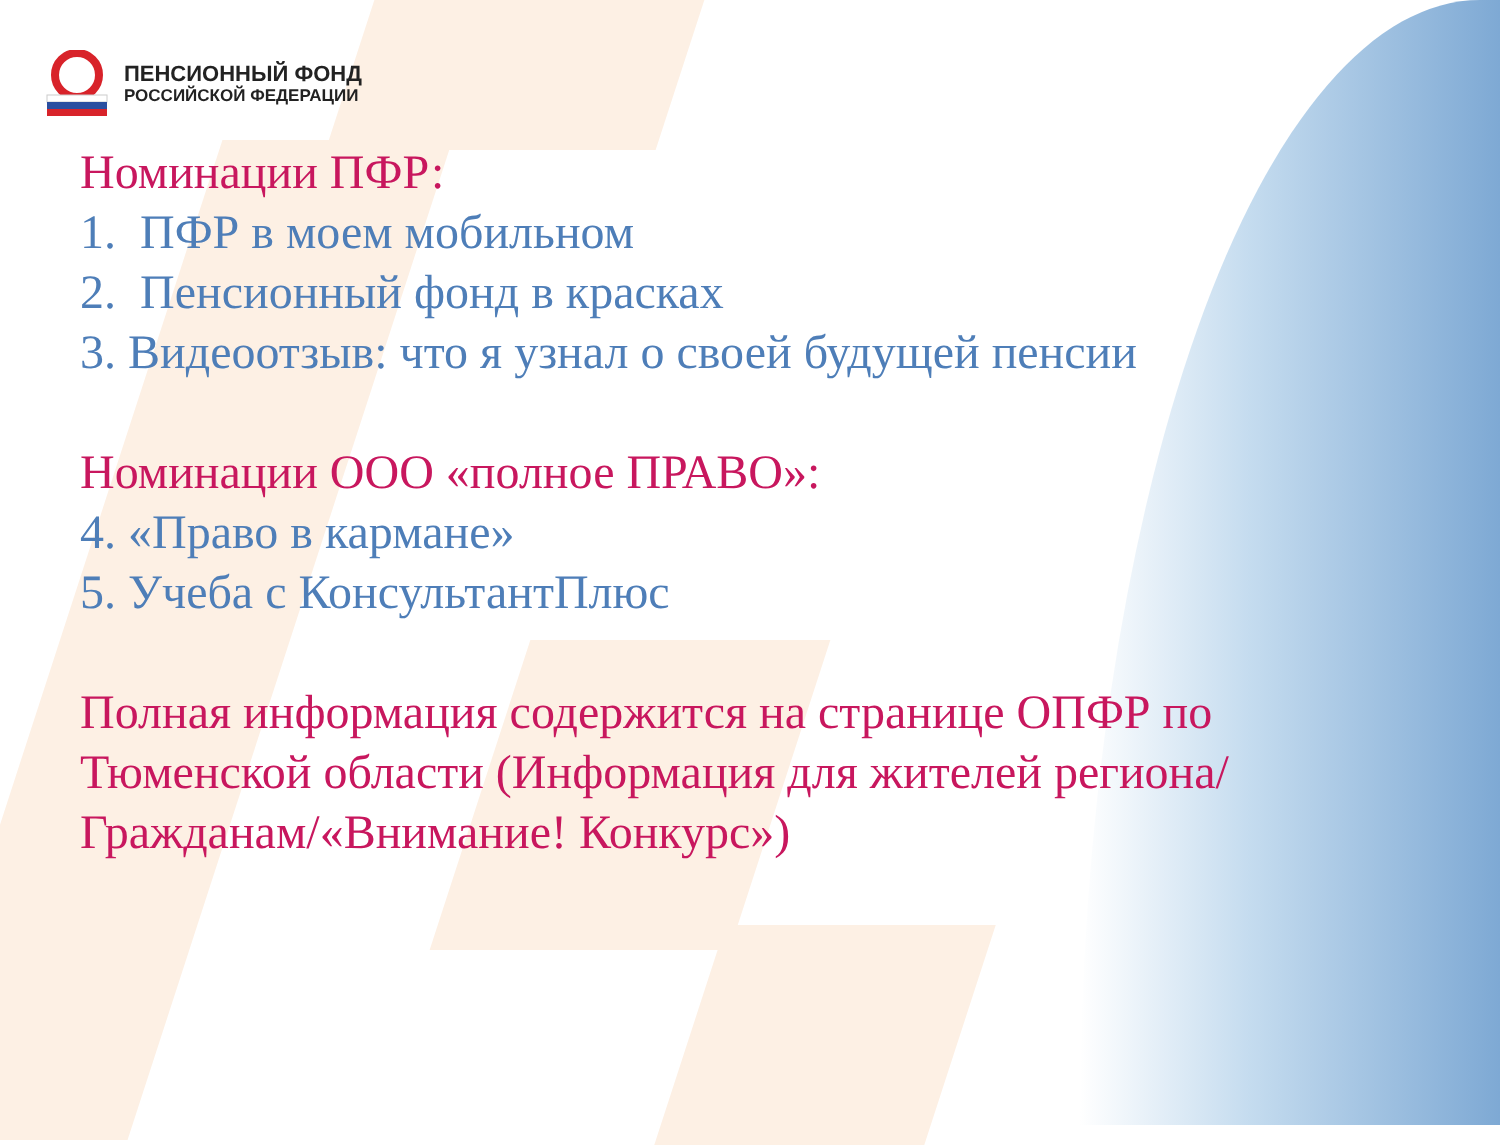ПЕНСИОННЫЙ ФОНД
РОССИЙСКОЙ ФЕДЕРАЦИИ
Номинации ПФР:
1. ПФР в моем мобильном
2. Пенсионный фонд в красках
3. Видеоотзыв: что я узнал о своей будущей пенсии
Номинации ООО «полное ПРАВО»:
4. «Право в кармане»
5. Учеба с КонсультантПлюс
Полная информация содержится на странице ОПФР по
Тюменской области (Информация для жителей региона/
Гражданам/«Внимание! Конкурс»)